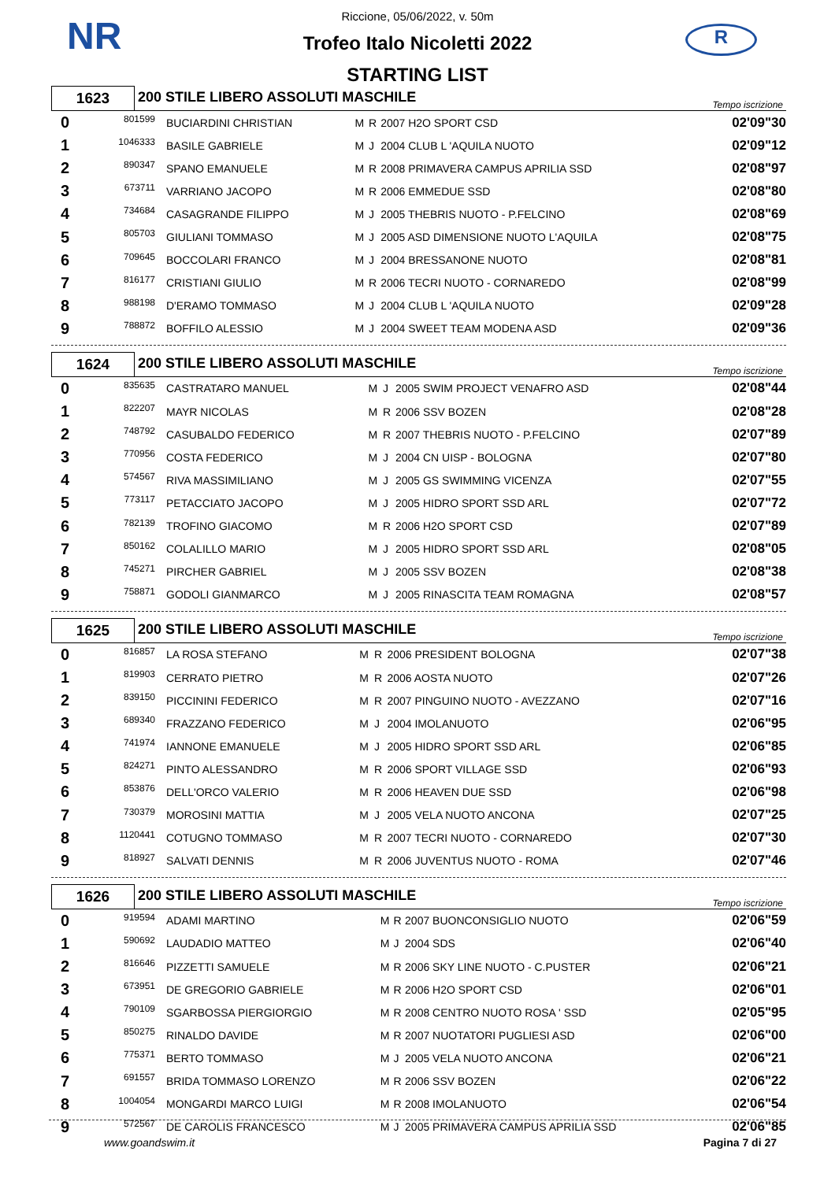NR R
Riccione, 05/06/2022, v. 50m
Trofeo Italo Nicoletti 2022
STARTING LIST
1623
200 STILE LIBERO ASSOLUTI MASCHILE
Tempo iscrizione
| 0 | 801599 | BUCIARDINI CHRISTIAN | M | R | 2007 H2O SPORT CSD | 02'09"30 |
| 1 | 1046333 | BASILE GABRIELE | M | J | 2004 CLUB L 'AQUILA NUOTO | 02'09"12 |
| 2 | 890347 | SPANO EMANUELE | M | R | 2008 PRIMAVERA CAMPUS APRILIA SSD | 02'08"97 |
| 3 | 673711 | VARRIANO JACOPO | M | R | 2006 EMMEDUE SSD | 02'08"80 |
| 4 | 734684 | CASAGRANDE FILIPPO | M | J | 2005 THEBRIS NUOTO - P.FELCINO | 02'08"69 |
| 5 | 805703 | GIULIANI TOMMASO | M | J | 2005 ASD DIMENSIONE NUOTO L'AQUILA | 02'08"75 |
| 6 | 709645 | BOCCOLARI FRANCO | M | J | 2004 BRESSANONE NUOTO | 02'08"81 |
| 7 | 816177 | CRISTIANI GIULIO | M | R | 2006 TECRI NUOTO - CORNAREDO | 02'08"99 |
| 8 | 988198 | D'ERAMO TOMMASO | M | J | 2004 CLUB L 'AQUILA NUOTO | 02'09"28 |
| 9 | 788872 | BOFFILO ALESSIO | M | J | 2004 SWEET TEAM MODENA ASD | 02'09"36 |
1624
200 STILE LIBERO ASSOLUTI MASCHILE
Tempo iscrizione
| 0 | 835635 | CASTRATARO MANUEL | M | J | 2005 SWIM PROJECT VENAFRO ASD | 02'08"44 |
| 1 | 822207 | MAYR NICOLAS | M | R | 2006 SSV BOZEN | 02'08"28 |
| 2 | 748792 | CASUBALDO FEDERICO | M | R | 2007 THEBRIS NUOTO - P.FELCINO | 02'07"89 |
| 3 | 770956 | COSTA FEDERICO | M | J | 2004 CN UISP - BOLOGNA | 02'07"80 |
| 4 | 574567 | RIVA MASSIMILIANO | M | J | 2005 GS SWIMMING VICENZA | 02'07"55 |
| 5 | 773117 | PETACCIATO JACOPO | M | J | 2005 HIDRO SPORT SSD ARL | 02'07"72 |
| 6 | 782139 | TROFINO GIACOMO | M | R | 2006 H2O SPORT CSD | 02'07"89 |
| 7 | 850162 | COLALILLO MARIO | M | J | 2005 HIDRO SPORT SSD ARL | 02'08"05 |
| 8 | 745271 | PIRCHER GABRIEL | M | J | 2005 SSV BOZEN | 02'08"38 |
| 9 | 758871 | GODOLI GIANMARCO | M | J | 2005 RINASCITA TEAM ROMAGNA | 02'08"57 |
1625
200 STILE LIBERO ASSOLUTI MASCHILE
Tempo iscrizione
| 0 | 816857 | LA ROSA STEFANO | M | R | 2006 PRESIDENT BOLOGNA | 02'07"38 |
| 1 | 819903 | CERRATO PIETRO | M | R | 2006 AOSTA NUOTO | 02'07"26 |
| 2 | 839150 | PICCININI FEDERICO | M | R | 2007 PINGUINO NUOTO - AVEZZANO | 02'07"16 |
| 3 | 689340 | FRAZZANO FEDERICO | M | J | 2004 IMOLANUOTO | 02'06"95 |
| 4 | 741974 | IANNONE EMANUELE | M | J | 2005 HIDRO SPORT SSD ARL | 02'06"85 |
| 5 | 824271 | PINTO ALESSANDRO | M | R | 2006 SPORT VILLAGE SSD | 02'06"93 |
| 6 | 853876 | DELL'ORCO VALERIO | M | R | 2006 HEAVEN DUE SSD | 02'06"98 |
| 7 | 730379 | MOROSINI MATTIA | M | J | 2005 VELA NUOTO ANCONA | 02'07"25 |
| 8 | 1120441 | COTUGNO TOMMASO | M | R | 2007 TECRI NUOTO - CORNAREDO | 02'07"30 |
| 9 | 818927 | SALVATI DENNIS | M | R | 2006 JUVENTUS NUOTO - ROMA | 02'07"46 |
1626
200 STILE LIBERO ASSOLUTI MASCHILE
Tempo iscrizione
| 0 | 919594 | ADAMI MARTINO | M | R | 2007 BUONCONSIGLIO NUOTO | 02'06"59 |
| 1 | 590692 | LAUDADIO MATTEO | M | J | 2004 SDS | 02'06"40 |
| 2 | 816646 | PIZZETTI SAMUELE | M | R | 2006 SKY LINE NUOTO - C.PUSTER | 02'06"21 |
| 3 | 673951 | DE GREGORIO GABRIELE | M | R | 2006 H2O SPORT CSD | 02'06"01 |
| 4 | 790109 | SGARBOSSA PIERGIORGIO | M | R | 2008 CENTRO NUOTO ROSA ' SSD | 02'05"95 |
| 5 | 850275 | RINALDO DAVIDE | M | R | 2007 NUOTATORI PUGLIESI ASD | 02'06"00 |
| 6 | 775371 | BERTO TOMMASO | M | J | 2005 VELA NUOTO ANCONA | 02'06"21 |
| 7 | 691557 | BRIDA TOMMASO LORENZO | M | R | 2006 SSV BOZEN | 02'06"22 |
| 8 | 1004054 | MONGARDI MARCO LUIGI | M | R | 2008 IMOLANUOTO | 02'06"54 |
| 9 | 572567 | DE CAROLIS FRANCESCO | M | J | 2005 PRIMAVERA CAMPUS APRILIA SSD | 02'06"85 |
www.goandswim.it Pagina 7 di 27